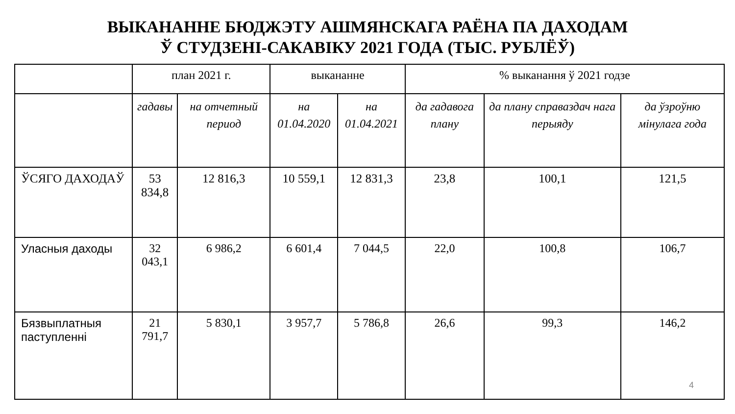ВЫКАНАННЕ БЮДЖЭТУ АШМЯНСКАГА РАЁНА ПА ДАХОДАМ
Ў СТУДЗЕНІ-САКАВІКУ 2021 ГОДА (ТЫС. РУБЛЁЎ)
| | план 2021 г. | | выкананне | | % выканання ў 2021 годзе | | |
| --- | --- | --- | --- | --- | --- | --- | --- |
| | гадавы | на отчетный период | на 01.04.2020 | на 01.04.2021 | да гадавога плану | да плану справаздач нага перыяду | да ўзроўню мінулага года |
| ЎСЯГО ДАХОДАЎ | 53 834,8 | 12 816,3 | 10 559,1 | 12 831,3 | 23,8 | 100,1 | 121,5 |
| Уласныя даходы | 32 043,1 | 6 986,2 | 6 601,4 | 7 044,5 | 22,0 | 100,8 | 106,7 |
| Бязвыплатныя паступленні | 21 791,7 | 5 830,1 | 3 957,7 | 5 786,8 | 26,6 | 99,3 | 146,2 |
4